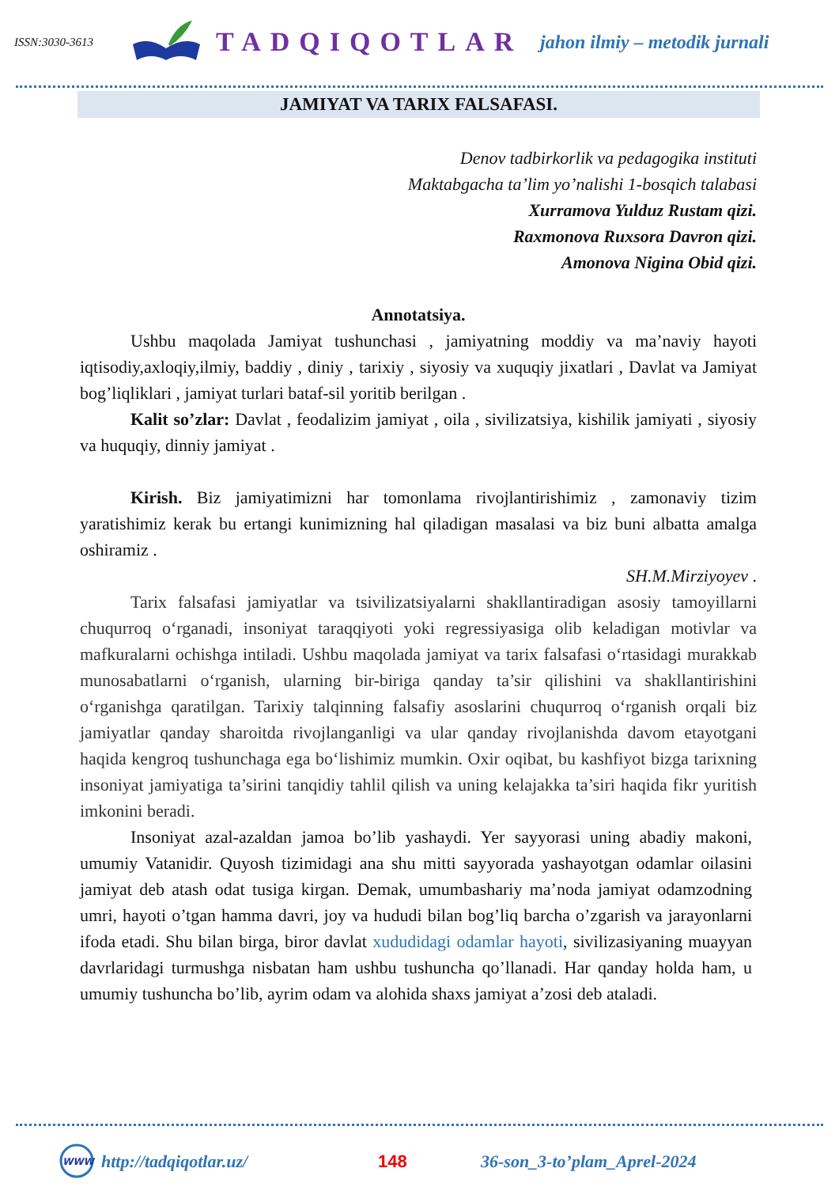ISSN:3030-3613
TADQIQOTLAR
jahon ilmiy – metodik jurnali
JAMIYAT VA TARIX FALSAFASI.
Denov tadbirkorlik va pedagogika instituti
Maktabgacha ta’lim yo’nalishi 1-bosqich talabasi
Xurramova Yulduz Rustam qizi.
Raxmonova Ruxsora Davron qizi.
Amonova Nigina Obid qizi.
Annotatsiya.
Ushbu maqolada Jamiyat tushunchasi , jamiyatning moddiy va ma’naviy hayoti iqtisodiy,axloqiy,ilmiy, baddiy , diniy , tarixiy , siyosiy va xuquqiy jixatlari , Davlat va Jamiyat bog’liqliklari , jamiyat turlari bataf-sil yoritib berilgan .
Kalit so’zlar: Davlat , feodalizim jamiyat , oila , sivilizatsiya, kishilik jamiyati , siyosiy va huquqiy, dinniy jamiyat .
Kirish. Biz jamiyatimizni har tomonlama rivojlantirishimiz , zamonaviy tizim yaratishimiz kerak bu ertangi kunimizning hal qiladigan masalasi va biz buni albatta amalga oshiramiz .
SH.M.Mirziyoyev .
Tarix falsafasi jamiyatlar va tsivilizatsiyalarni shakllantiradigan asosiy tamoyillarni chuqurroq o‘rganadi, insoniyat taraqqiyoti yoki regressiyasiga olib keladigan motivlar va mafkuralarni ochishga intiladi. Ushbu maqolada jamiyat va tarix falsafasi o‘rtasidagi murakkab munosabatlarni o‘rganish, ularning bir-biriga qanday ta’sir qilishini va shakllantirishini o‘rganishga qaratilgan. Tarixiy talqinning falsafiy asoslarini chuqurroq o‘rganish orqali biz jamiyatlar qanday sharoitda rivojlanganligi va ular qanday rivojlanishda davom etayotgani haqida kengroq tushunchaga ega bo‘lishimiz mumkin. Oxir oqibat, bu kashfiyot bizga tarixning insoniyat jamiyatiga ta’sirini tanqidiy tahlil qilish va uning kelajakka ta’siri haqida fikr yuritish imkonini beradi.
Insoniyat azal-azaldan jamoa bo’lib yashaydi. Yer sayyorasi uning abadiy makoni, umumiy Vatanidir. Quyosh tizimidagi ana shu mitti sayyorada yashayotgan odamlar oilasini jamiyat deb atash odat tusiga kirgan. Demak, umumbashariy ma’noda jamiyat odamzodning umri, hayoti o’tgan hamma davri, joy va hududi bilan bog’liq barcha o’zgarish va jarayonlarni ifoda etadi. Shu bilan birga, biror davlat xududidagi odamlar hayoti, sivilizasiyaning muayyan davrlaridagi turmushga nisbatan ham ushbu tushuncha qo’llanadi. Har qanday holda ham, u umumiy tushuncha bo’lib, ayrim odam va alohida shaxs jamiyat a’zosi deb ataladi.
WWW
http://tadqiqotlar.uz/ 148 36-son_3-to’plam_Aprel-2024